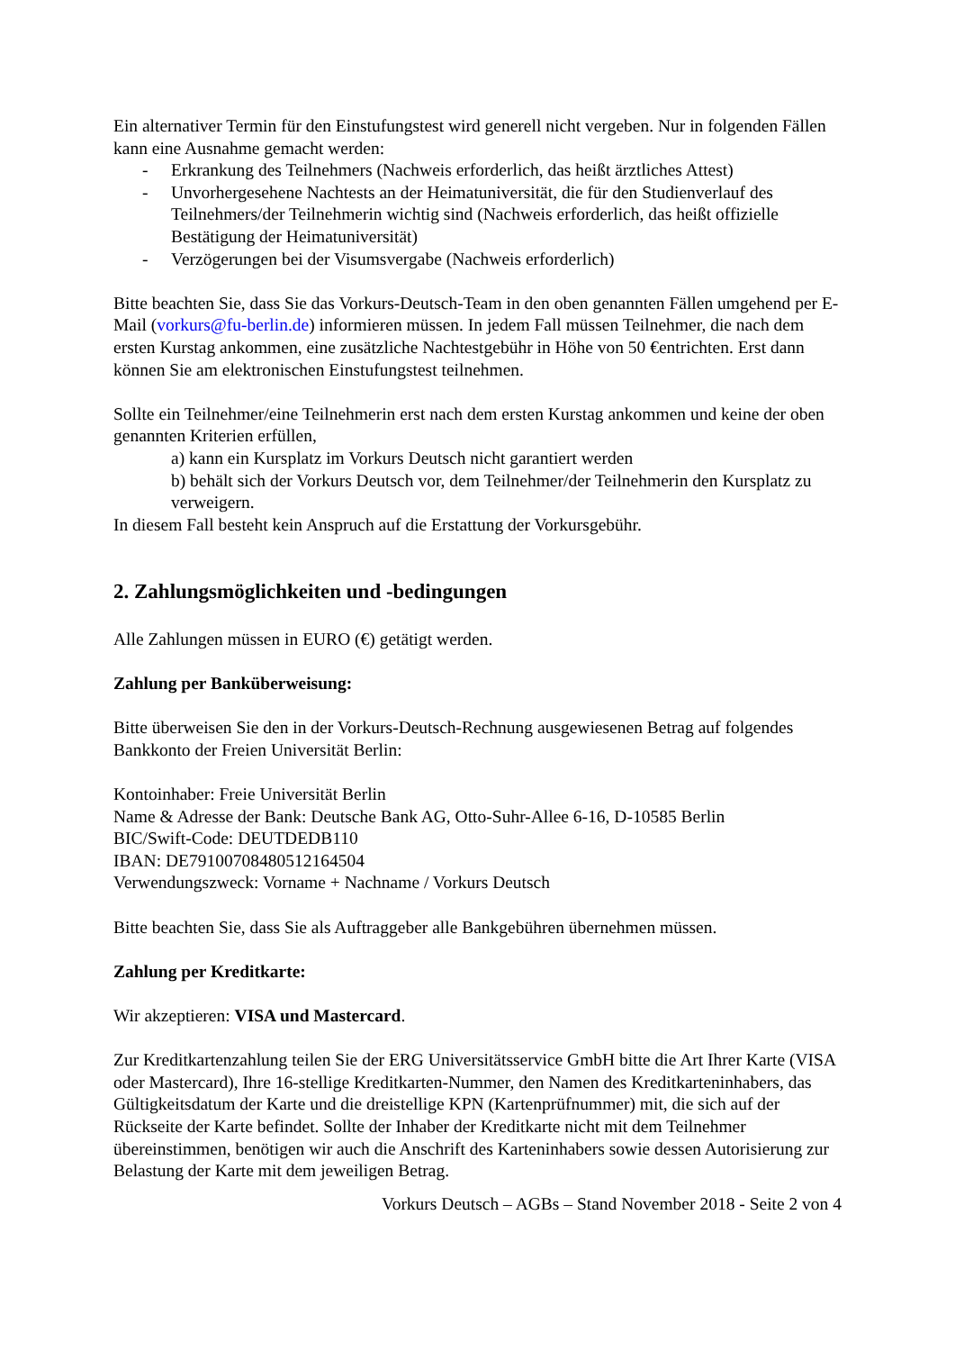Ein alternativer Termin für den Einstufungstest wird generell nicht vergeben. Nur in folgenden Fällen kann eine Ausnahme gemacht werden:
- Erkrankung des Teilnehmers (Nachweis erforderlich, das heißt ärztliches Attest)
- Unvorhergesehene Nachtests an der Heimatuniversität, die für den Studienverlauf des Teilnehmers/der Teilnehmerin wichtig sind (Nachweis erforderlich, das heißt offizielle Bestätigung der Heimatuniversität)
- Verzögerungen bei der Visumsvergabe (Nachweis erforderlich)
Bitte beachten Sie, dass Sie das Vorkurs-Deutsch-Team in den oben genannten Fällen umgehend per E-Mail (vorkurs@fu-berlin.de) informieren müssen. In jedem Fall müssen Teilnehmer, die nach dem ersten Kurstag ankommen, eine zusätzliche Nachtestgebühr in Höhe von 50 €entrichten. Erst dann können Sie am elektronischen Einstufungstest teilnehmen.
Sollte ein Teilnehmer/eine Teilnehmerin erst nach dem ersten Kurstag ankommen und keine der oben genannten Kriterien erfüllen,
a) kann ein Kursplatz im Vorkurs Deutsch nicht garantiert werden
b) behält sich der Vorkurs Deutsch vor, dem Teilnehmer/der Teilnehmerin den Kursplatz zu verweigern.
In diesem Fall besteht kein Anspruch auf die Erstattung der Vorkursgebühr.
2. Zahlungsmöglichkeiten und -bedingungen
Alle Zahlungen müssen in EURO (€) getätigt werden.
Zahlung per Banküberweisung:
Bitte überweisen Sie den in der Vorkurs-Deutsch-Rechnung ausgewiesenen Betrag auf folgendes Bankkonto der Freien Universität Berlin:
Kontoinhaber: Freie Universität Berlin
Name & Adresse der Bank: Deutsche Bank AG, Otto-Suhr-Allee 6-16, D-10585 Berlin
BIC/Swift-Code: DEUTDEDB110
IBAN: DE79100708480512164504
Verwendungszweck: Vorname + Nachname / Vorkurs Deutsch
Bitte beachten Sie, dass Sie als Auftraggeber alle Bankgebühren übernehmen müssen.
Zahlung per Kreditkarte:
Wir akzeptieren: VISA und Mastercard.
Zur Kreditkartenzahlung teilen Sie der ERG Universitätsservice GmbH bitte die Art Ihrer Karte (VISA oder Mastercard), Ihre 16-stellige Kreditkarten-Nummer, den Namen des Kreditkarteninhabers, das Gültigkeitsdatum der Karte und die dreistellige KPN (Kartenprüfnummer) mit, die sich auf der Rückseite der Karte befindet. Sollte der Inhaber der Kreditkarte nicht mit dem Teilnehmer übereinstimmen, benötigen wir auch die Anschrift des Karteninhabers sowie dessen Autorisierung zur Belastung der Karte mit dem jeweiligen Betrag.
Vorkurs Deutsch – AGBs – Stand November 2018 - Seite 2 von 4